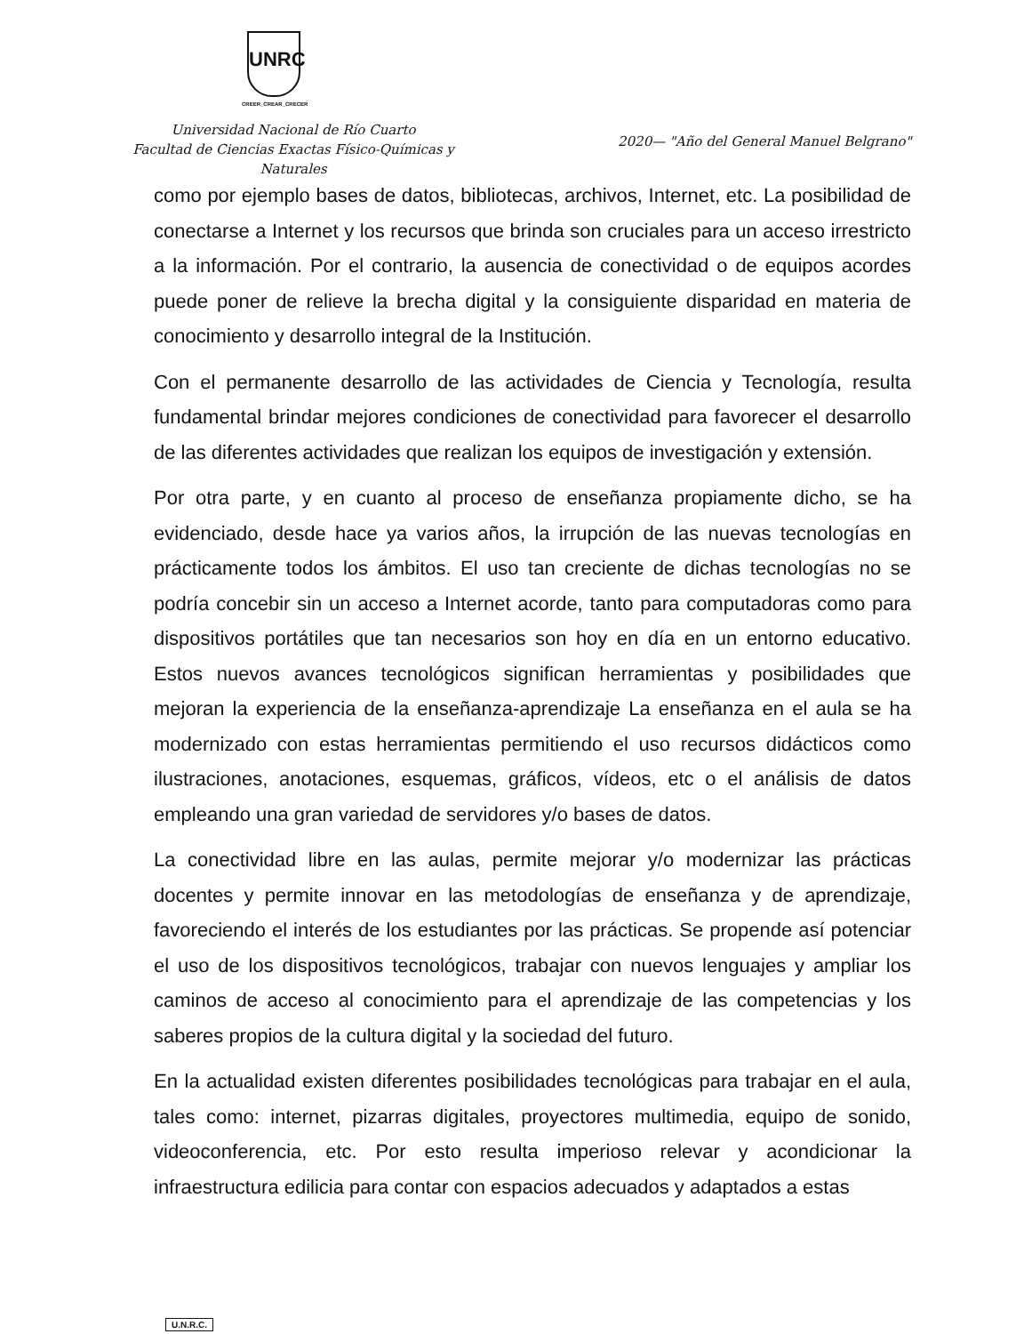UNRC
CREER_CREAR_CRECER
Universidad Nacional de Río Cuarto
Facultad de Ciencias Exactas Físico-Químicas y Naturales
2020— "Año del General Manuel Belgrano"
como por ejemplo bases de datos, bibliotecas, archivos, Internet, etc. La posibilidad de conectarse a Internet y los recursos que brinda son cruciales para un acceso irrestricto a la información. Por el contrario, la ausencia de conectividad o de equipos acordes puede poner de relieve la brecha digital y la consiguiente disparidad en materia de conocimiento y desarrollo integral de la Institución.
Con el permanente desarrollo de las actividades de Ciencia y Tecnología, resulta fundamental brindar mejores condiciones de conectividad para favorecer el desarrollo de las diferentes actividades que realizan los equipos de investigación y extensión.
Por otra parte, y en cuanto al proceso de enseñanza propiamente dicho, se ha evidenciado, desde hace ya varios años, la irrupción de las nuevas tecnologías en prácticamente todos los ámbitos. El uso tan creciente de dichas tecnologías no se podría concebir sin un acceso a Internet acorde, tanto para computadoras como para dispositivos portátiles que tan necesarios son hoy en día en un entorno educativo. Estos nuevos avances tecnológicos significan herramientas y posibilidades que mejoran la experiencia de la enseñanza-aprendizaje La enseñanza en el aula se ha modernizado con estas herramientas permitiendo el uso recursos didácticos como ilustraciones, anotaciones, esquemas, gráficos, vídeos, etc o el análisis de datos empleando una gran variedad de servidores y/o bases de datos.
La conectividad libre en las aulas, permite mejorar y/o modernizar las prácticas docentes y permite innovar en las metodologías de enseñanza y de aprendizaje, favoreciendo el interés de los estudiantes por las prácticas. Se propende así potenciar el uso de los dispositivos tecnológicos, trabajar con nuevos lenguajes y ampliar los caminos de acceso al conocimiento para el aprendizaje de las competencias y los saberes propios de la cultura digital y la sociedad del futuro.
En la actualidad existen diferentes posibilidades tecnológicas para trabajar en el aula, tales como: internet, pizarras digitales, proyectores multimedia, equipo de sonido, videoconferencia, etc. Por esto resulta imperioso relevar y acondicionar la infraestructura edilicia para contar con espacios adecuados y adaptados a estas
U.N.R.C.